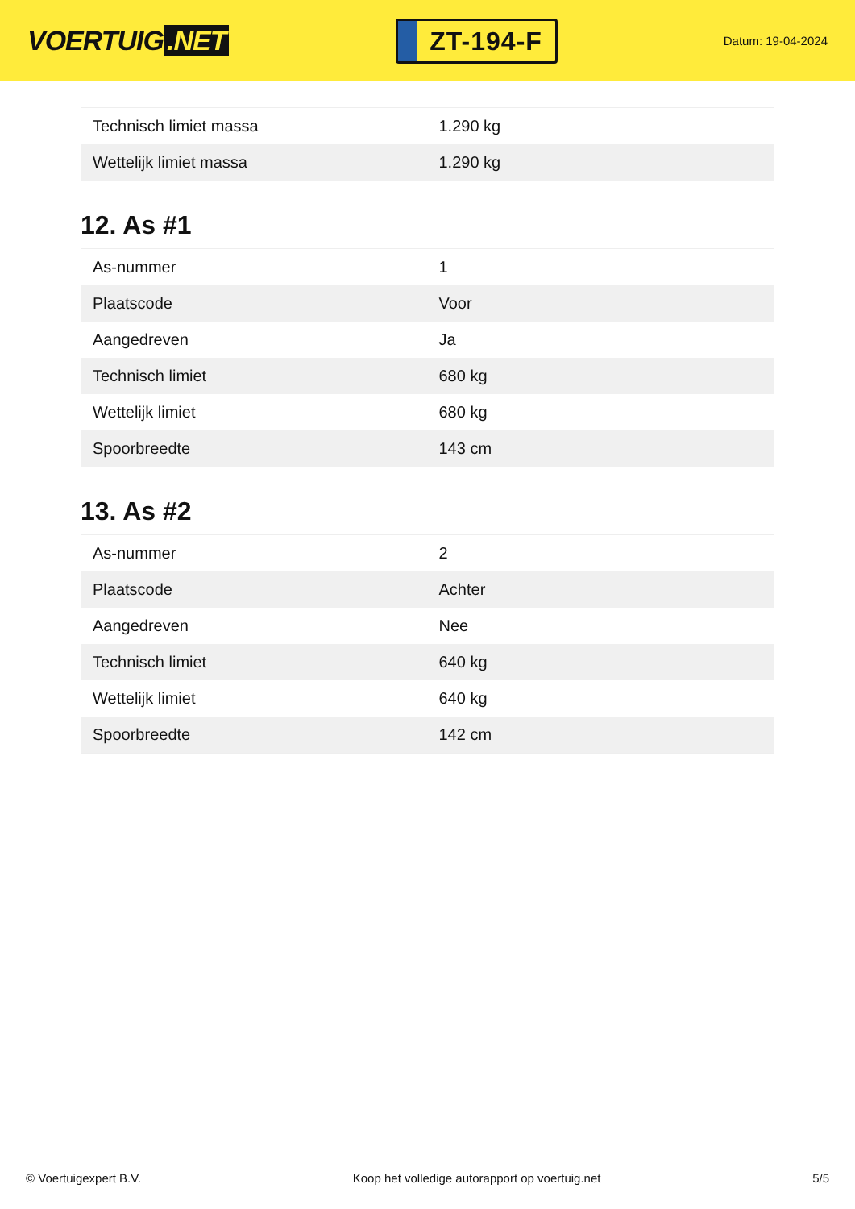VOERTUIG.NET
ZT-194-F
Datum: 19-04-2024
| Technisch limiet massa | 1.290 kg |
| Wettelijk limiet massa | 1.290 kg |
12. As #1
| As-nummer | 1 |
| Plaatscode | Voor |
| Aangedreven | Ja |
| Technisch limiet | 680 kg |
| Wettelijk limiet | 680 kg |
| Spoorbreedte | 143 cm |
13. As #2
| As-nummer | 2 |
| Plaatscode | Achter |
| Aangedreven | Nee |
| Technisch limiet | 640 kg |
| Wettelijk limiet | 640 kg |
| Spoorbreedte | 142 cm |
© Voertuigexpert B.V. Koop het volledige autorapport op voertuig.net 5/5